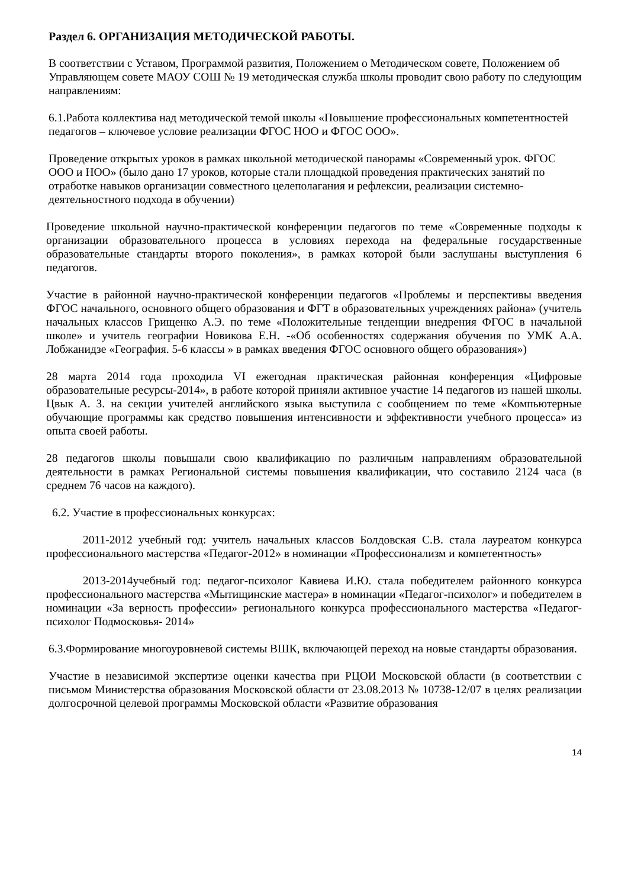Раздел 6. ОРГАНИЗАЦИЯ МЕТОДИЧЕСКОЙ РАБОТЫ.
В соответствии с Уставом, Программой развития, Положением о Методическом совете, Положением об Управляющем совете МАОУ СОШ № 19 методическая служба школы проводит свою работу по следующим направлениям:
6.1.Работа коллектива над методической темой школы «Повышение профессиональных компетентностей педагогов – ключевое условие реализации ФГОС НОО и ФГОС ООО».
Проведение открытых уроков в рамках школьной методической панорамы «Современный урок. ФГОС ООО и НОО» (было дано 17 уроков, которые стали площадкой проведения практических занятий по отработке навыков организации совместного целеполагания и рефлексии, реализации системно-деятельностного подхода в обучении)
Проведение школьной научно-практической конференции педагогов по теме «Современные подходы к организации образовательного процесса в условиях перехода на федеральные государственные образовательные стандарты второго поколения», в рамках которой были заслушаны выступления 6 педагогов.
Участие в районной научно-практической конференции педагогов «Проблемы и перспективы введения ФГОС начального, основного общего образования и ФГТ в образовательных учреждениях района» (учитель начальных классов Грищенко А.Э. по теме «Положительные тенденции внедрения ФГОС в начальной школе» и учитель географии Новикова Е.Н. -«Об особенностях содержания обучения по УМК А.А. Лобжанидзе «География. 5-6 классы » в рамках введения ФГОС основного общего образования»)
28 марта 2014 года проходила VI ежегодная практическая районная конференция «Цифровые образовательные ресурсы-2014», в работе которой приняли активное участие 14 педагогов из нашей школы. Цвык А. З. на секции учителей английского языка выступила с сообщением по теме «Компьютерные обучающие программы как средство повышения интенсивности и эффективности учебного процесса» из опыта своей работы.
28 педагогов школы повышали свою квалификацию по различным направлениям образовательной деятельности в рамках Региональной системы повышения квалификации, что составило 2124 часа (в среднем 76 часов на каждого).
6.2. Участие в профессиональных конкурсах:
2011-2012 учебный год: учитель начальных классов Болдовская С.В. стала лауреатом конкурса профессионального мастерства «Педагог-2012» в номинации «Профессионализм и компетентность»
2013-2014учебный год: педагог-психолог Кавиева И.Ю. стала победителем районного конкурса профессионального мастерства «Мытищинские мастера» в номинации «Педагог-психолог» и победителем в номинации «За верность профессии» регионального конкурса профессионального мастерства «Педагог-психолог Подмосковья- 2014»
6.3.Формирование многоуровневой системы ВШК, включающей переход на новые стандарты образования.
Участие в независимой экспертизе оценки качества при РЦОИ Московской области (в соответствии с письмом Министерства образования Московской области от 23.08.2013 № 10738-12/07 в целях реализации долгосрочной целевой программы Московской области «Развитие образования
14